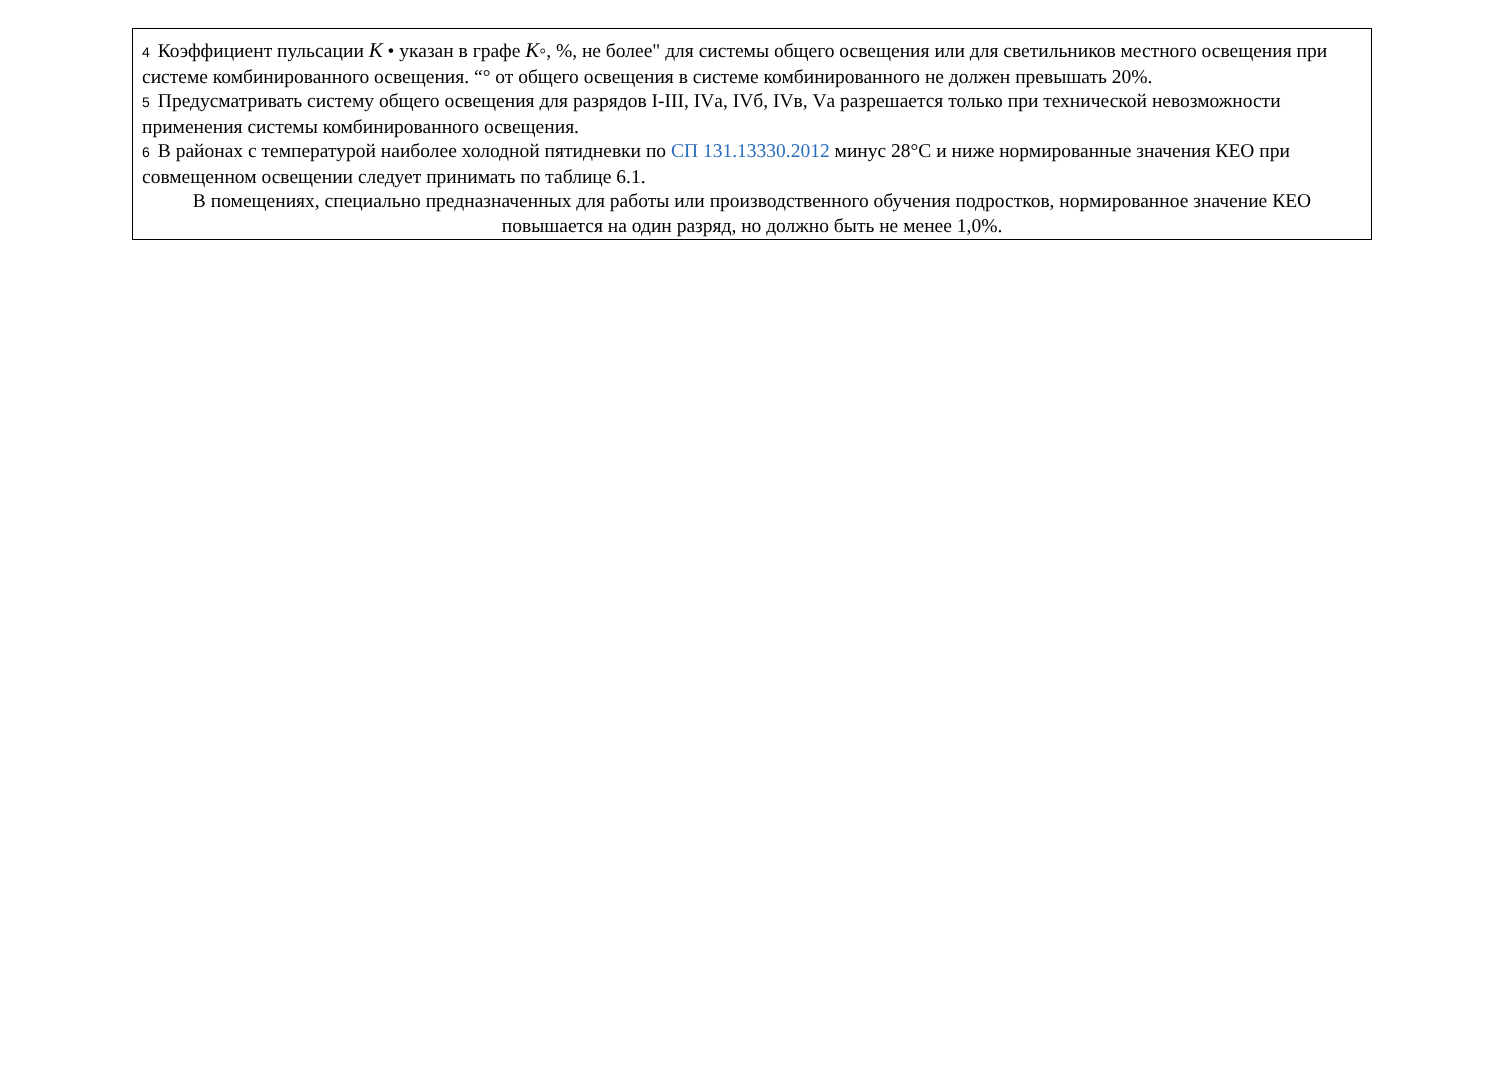4 Коэффициент пульсации K • указан в графе K◦, %, не более" для системы общего освещения или для светильников местного освещения при системе комбинированного освещения. “° от общего освещения в системе комбинированного не должен превышать 20%.
5 Предусматривать систему общего освещения для разрядов I-III, IVа, IVб, IVв, Vа разрешается только при технической невозможности применения системы комбинированного освещения.
6 В районах с температурой наиболее холодной пятидневки по СП 131.13330.2012 минус 28°С и ниже нормированные значения КЕО при совмещенном освещении следует принимать по таблице 6.1.
В помещениях, специально предназначенных для работы или производственного обучения подростков, нормированное значение КЕО повышается на один разряд, но должно быть не менее 1,0%.